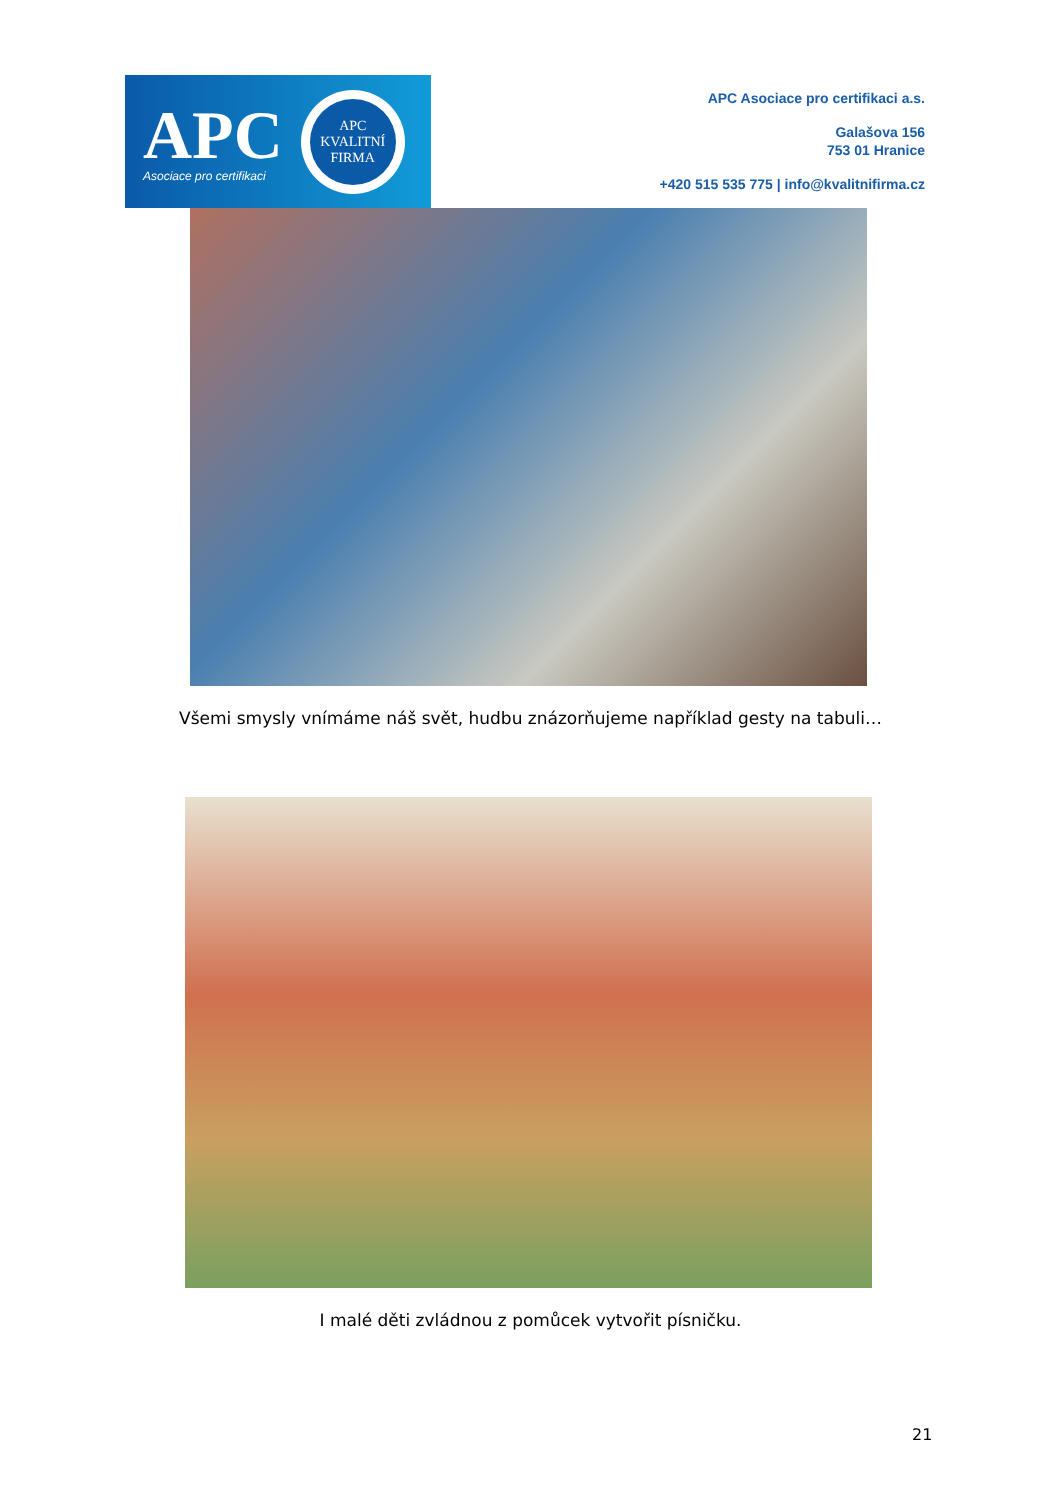APC
Asociace pro certifikaci
APC
KVALITNÍ
FIRMA
APC Asociace pro certifikaci a.s.
Galašova 156
753 01 Hranice
+420 515 535 775 | info@kvalitnifirma.cz
Všemi smysly vnímáme náš svět, hudbu znázorňujeme například gesty na tabuli…
I malé děti zvládnou z pomůcek vytvořit písničku.
21